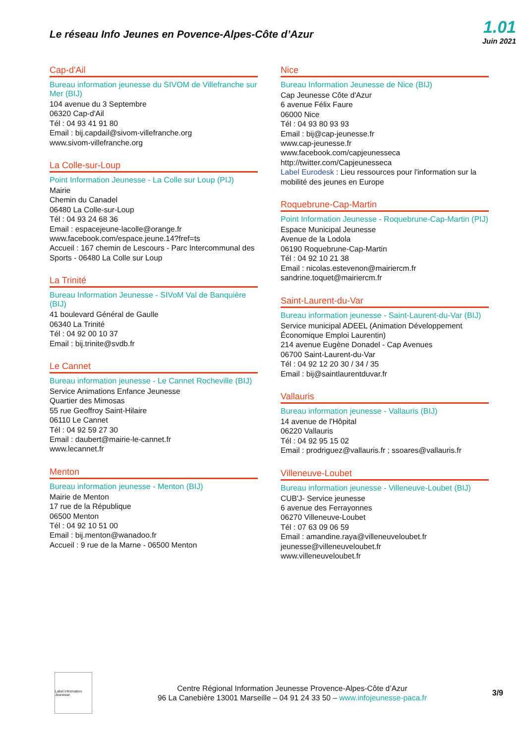Le réseau Info Jeunes en Povence-Alpes-Côte d’Azur
1.01
Juin 2021
Cap-d'Ail
Bureau information jeunesse du SIVOM de Villefranche sur Mer (BIJ)
104 avenue du 3 Septembre
06320 Cap-d'Ail
Tél : 04 93 41 91 80
Email : bij.capdail@sivom-villefranche.org
www.sivom-villefranche.org
La Colle-sur-Loup
Point Information Jeunesse - La Colle sur Loup (PIJ)
Mairie
Chemin du Canadel
06480 La Colle-sur-Loup
Tél : 04 93 24 68 36
Email : espacejeune-lacolle@orange.fr
www.facebook.com/espace.jeune.14?fref=ts
Accueil : 167 chemin de Lescours - Parc Intercommunal des Sports - 06480 La Colle sur Loup
La Trinité
Bureau Information Jeunesse - SIVoM Val de Banquière (BIJ)
41 boulevard Général de Gaulle
06340 La Trinité
Tél : 04 92 00 10 37
Email : bij.trinite@svdb.fr
Le Cannet
Bureau information jeunesse - Le Cannet Rocheville (BIJ)
Service Animations Enfance Jeunesse
Quartier des Mimosas
55 rue Geoffroy Saint-Hilaire
06110 Le Cannet
Tél : 04 92 59 27 30
Email : daubert@mairie-le-cannet.fr
www.lecannet.fr
Menton
Bureau information jeunesse - Menton (BIJ)
Mairie de Menton
17 rue de la République
06500 Menton
Tél : 04 92 10 51 00
Email : bij.menton@wanadoo.fr
Accueil : 9 rue de la Marne - 06500 Menton
Nice
Bureau Information Jeunesse de Nice (BIJ)
Cap Jeunesse Côte d'Azur
6 avenue Félix Faure
06000 Nice
Tél : 04 93 80 93 93
Email : bij@cap-jeunesse.fr
www.cap-jeunesse.fr
www.facebook.com/capjeunesseca
http://twitter.com/Capjeunesseca
Label Eurodesk : Lieu ressources pour l'information sur la mobilité des jeunes en Europe
Roquebrune-Cap-Martin
Point Information Jeunesse - Roquebrune-Cap-Martin (PIJ)
Espace Municipal Jeunesse
Avenue de la Lodola
06190 Roquebrune-Cap-Martin
Tél : 04 92 10 21 38
Email : nicolas.estevenon@mairiercm.fr
sandrine.toquet@mairiercm.fr
Saint-Laurent-du-Var
Bureau information jeunesse - Saint-Laurent-du-Var (BIJ)
Service municipal ADEEL (Animation Développement Économique Emploi Laurentin)
214 avenue Eugène Donadel - Cap Avenues
06700 Saint-Laurent-du-Var
Tél : 04 92 12 20 30 / 34 / 35
Email : bij@saintlaurentduvar.fr
Vallauris
Bureau information jeunesse - Vallauris (BIJ)
14 avenue de l'Hôpital
06220 Vallauris
Tél : 04 92 95 15 02
Email : prodriguez@vallauris.fr ; ssoares@vallauris.fr
Villeneuve-Loubet
Bureau information jeunesse - Villeneuve-Loubet (BIJ)
CUB'J- Service jeunesse
6 avenue des Ferrayonnes
06270 Villeneuve-Loubet
Tél : 07 63 09 06 59
Email : amandine.raya@villeneuveloubet.fr
jeunesse@villeneuveloubet.fr
www.villeneuveloubet.fr
Label Information Jeunesse
Centre Régional Information Jeunesse Provence-Alpes-Côte d’Azur
96 La Canebière 13001 Marseille – 04 91 24 33 50 – www.infojeunesse-paca.fr
3/9